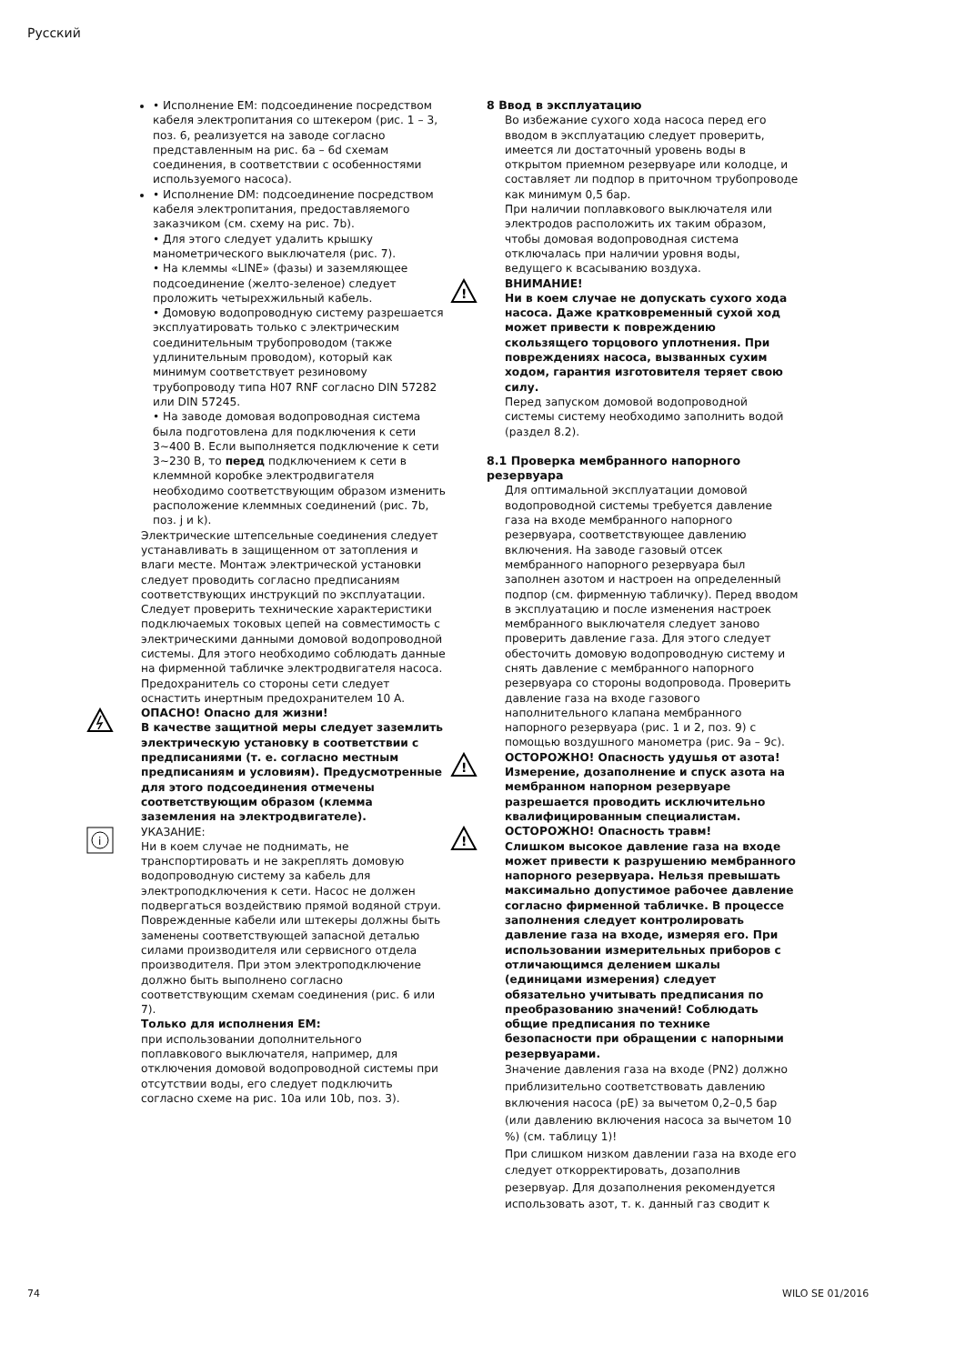Русский
• Исполнение EM: подсоединение посредством кабеля электропитания со штекером (рис. 1 – 3, поз. 6, реализуется на заводе согласно представленным на рис. 6a – 6d схемам соединения, в соответствии с особенностями используемого насоса).
• Исполнение DM: подсоединение посредством кабеля электропитания, предоставляемого заказчиком (см. схему на рис. 7b).
• Для этого следует удалить крышку манометрического выключателя (рис. 7).
• На клеммы «LINE» (фазы) и заземляющее подсоединение (желто-зеленое) следует проложить четырехжильный кабель.
• Домовую водопроводную систему разрешается эксплуатировать только с электрическим соединительным трубопроводом (также удлинительным проводом), который как минимум соответствует резиновому трубопроводу типа H07 RNF согласно DIN 57282 или DIN 57245.
• На заводе домовая водопроводная система была подготовлена для подключения к сети 3~400 В. Если выполняется подключение к сети 3~230 В, то перед подключением к сети в клеммной коробке электродвигателя необходимо соответствующим образом изменить расположение клеммных соединений (рис. 7b, поз. j и k).
Электрические штепсельные соединения следует устанавливать в защищенном от затопления и влаги месте. Монтаж электрической установки следует проводить согласно предписаниям соответствующих инструкций по эксплуатации. Следует проверить технические характеристики подключаемых токовых цепей на совместимость с электрическими данными домовой водопроводной системы. Для этого необходимо соблюдать данные на фирменной табличке электродвигателя насоса.
Предохранитель со стороны сети следует оснастить инертным предохранителем 10 A.
ОПАСНО! Опасно для жизни!
В качестве защитной меры следует заземлить электрическую установку в соответствии с предписаниями (т. е. согласно местным предписаниям и условиям). Предусмотренные для этого подсоединения отмечены соответствующим образом (клемма заземления на электродвигателе).
i
УКАЗАНИЕ:
Ни в коем случае не поднимать, не транспортировать и не закреплять домовую водопроводную систему за кабель для электроподключения к сети. Насос не должен подвергаться воздействию прямой водяной струи. Поврежденные кабели или штекеры должны быть заменены соответствующей запасной деталью силами производителя или сервисного отдела производителя. При этом электроподключение должно быть выполнено согласно соответствующим схемам соединения (рис. 6 или 7).
Только для исполнения EM:
при использовании дополнительного поплавкового выключателя, например, для отключения домовой водопроводной системы при отсутствии воды, его следует подключить согласно схеме на рис. 10a или 10b, поз. 3).
8 Ввод в эксплуатацию
Во избежание сухого хода насоса перед его вводом в эксплуатацию следует проверить, имеется ли достаточный уровень воды в открытом приемном резервуаре или колодце, и составляет ли подпор в приточном трубопроводе как минимум 0,5 бар.
При наличии поплавкового выключателя или электродов расположить их таким образом, чтобы домовая водопроводная система отключалась при наличии уровня воды, ведущего к всасыванию воздуха.
!
ВНИМАНИЕ!
Ни в коем случае не допускать сухого хода насоса. Даже кратковременный сухой ход может привести к повреждению скользящего торцового уплотнения. При повреждениях насоса, вызванных сухим ходом, гарантия изготовителя теряет свою силу.
Перед запуском домовой водопроводной системы систему необходимо заполнить водой (раздел 8.2).
8.1 Проверка мембранного напорного резервуара
Для оптимальной эксплуатации домовой водопроводной системы требуется давление газа на входе мембранного напорного резервуара, соответствующее давлению включения. На заводе газовый отсек мембранного напорного резервуара был заполнен азотом и настроен на определенный подпор (см. фирменную табличку). Перед вводом в эксплуатацию и после изменения настроек мембранного выключателя следует заново проверить давление газа. Для этого следует обесточить домовую водопроводную систему и снять давление с мембранного напорного резервуара со стороны водопровода. Проверить давление газа на входе газового наполнительного клапана мембранного напорного резервуара (рис. 1 и 2, поз. 9) с помощью воздушного манометра (рис. 9a – 9c).
!
ОСТОРОЖНО! Опасность удушья от азота!
Измерение, дозаполнение и спуск азота на мембранном напорном резервуаре разрешается проводить исключительно квалифицированным специалистам.
!
ОСТОРОЖНО! Опасность травм!
Слишком высокое давление газа на входе может привести к разрушению мембранного напорного резервуара. Нельзя превышать максимально допустимое рабочее давление согласно фирменной табличке. В процессе заполнения следует контролировать давление газа на входе, измеряя его. При использовании измерительных приборов с отличающимся делением шкалы (единицами измерения) следует обязательно учитывать предписания по преобразованию значений! Соблюдать общие предписания по технике безопасности при обращении с напорными резервуарами.
Значение давления газа на входе (PN2) должно приблизительно соответствовать давлению включения насоса (pE) за вычетом 0,2–0,5 бар (или давлению включения насоса за вычетом 10 %) (см. таблицу 1)!
При слишком низком давлении газа на входе его следует откорректировать, дозаполнив резервуар. Для дозаполнения рекомендуется использовать азот, т. к. данный газ сводит к
74 WILO SE 01/2016